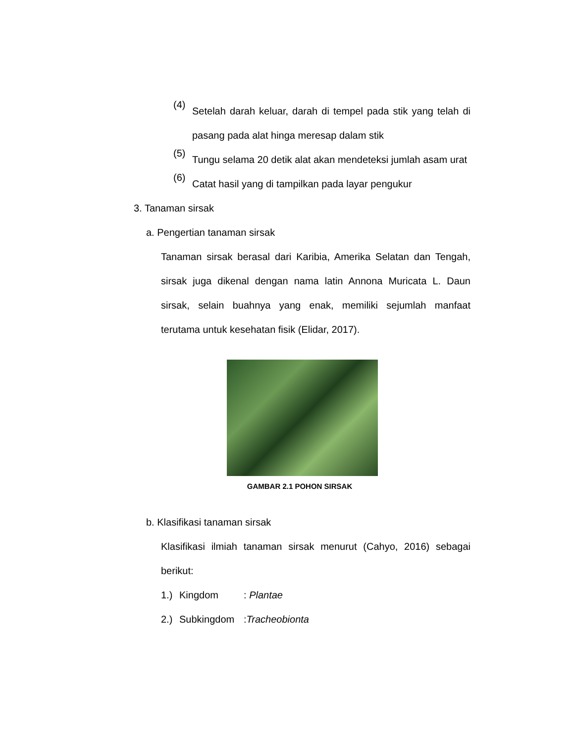(4)
Setelah darah keluar, darah di tempel pada stik yang telah di pasang pada alat hinga meresap dalam stik
(5)
Tungu selama 20 detik alat akan mendeteksi jumlah asam urat
(6)
Catat hasil yang di tampilkan pada layar pengukur
3. Tanaman sirsak
a. Pengertian tanaman sirsak
Tanaman sirsak berasal dari Karibia, Amerika Selatan dan Tengah, sirsak juga dikenal dengan nama latin Annona Muricata L. Daun sirsak, selain buahnya yang enak, memiliki sejumlah manfaat terutama untuk kesehatan fisik (Elidar, 2017).
GAMBAR 2.1 POHON SIRSAK
b. Klasifikasi tanaman sirsak
Klasifikasi ilmiah tanaman sirsak menurut (Cahyo, 2016) sebagai berikut:
1.) Kingdom: Plantae
2.) Subkingdom:Tracheobionta